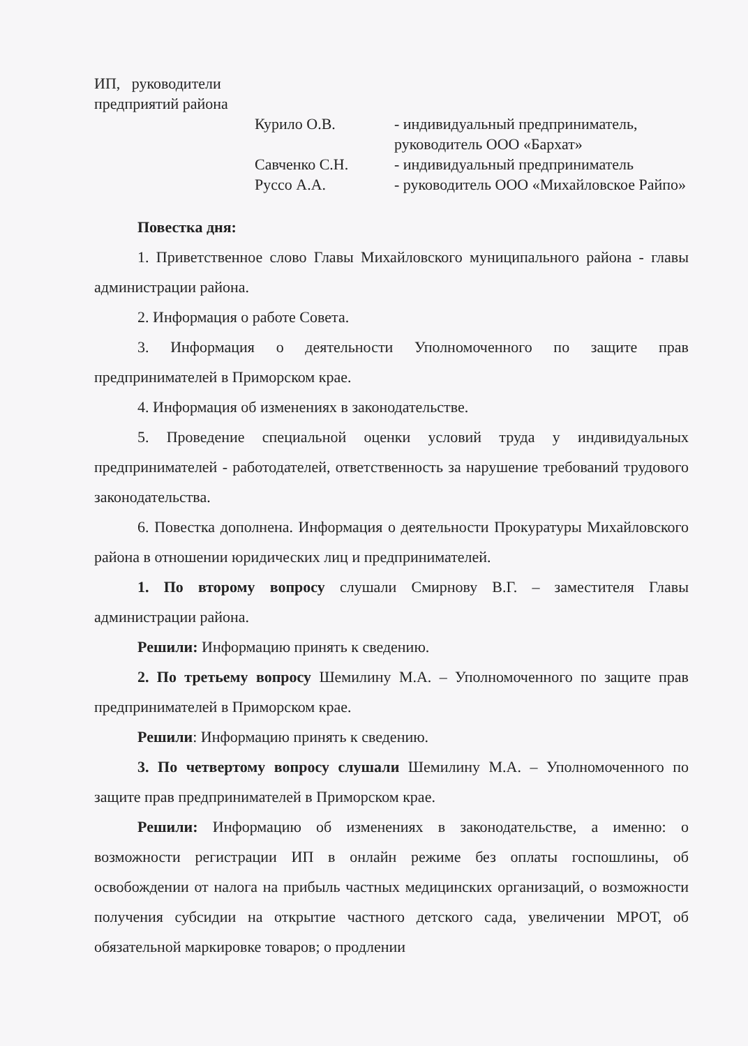ИП, руководители предприятий района
Курило О.В.
- индивидуальный предприниматель, руководитель ООО «Бархат»
Савченко С.Н.
- индивидуальный предприниматель
Руссо А.А.
- руководитель ООО «Михайловское Райпо»
Повестка дня:
1. Приветственное слово Главы Михайловского муниципального района - главы администрации района.
2. Информация о работе Совета.
3. Информация о деятельности Уполномоченного по защите прав предпринимателей в Приморском крае.
4. Информация об изменениях в законодательстве.
5. Проведение специальной оценки условий труда у индивидуальных предпринимателей - работодателей, ответственность за нарушение требований трудового законодательства.
6. Повестка дополнена. Информация о деятельности Прокуратуры Михайловского района в отношении юридических лиц и предпринимателей.
1. По второму вопросу слушали Смирнову В.Г. – заместителя Главы администрации района.
Решили: Информацию принять к сведению.
2. По третьему вопросу Шемилину М.А. – Уполномоченного по защите прав предпринимателей в Приморском крае.
Решили: Информацию принять к сведению.
3. По четвертому вопросу слушали Шемилину М.А. – Уполномоченного по защите прав предпринимателей в Приморском крае.
Решили: Информацию об изменениях в законодательстве, а именно: о возможности регистрации ИП в онлайн режиме без оплаты госпошлины, об освобождении от налога на прибыль частных медицинских организаций, о возможности получения субсидии на открытие частного детского сада, увеличении МРОТ, об обязательной маркировке товаров; о продлении